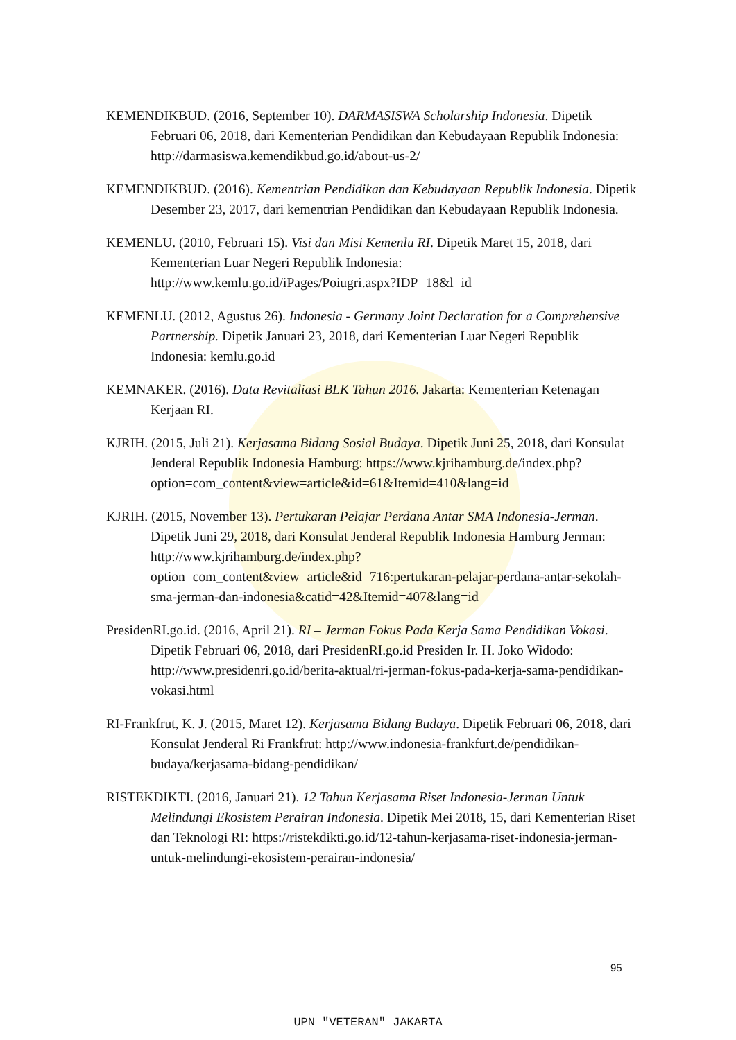KEMENDIKBUD. (2016, September 10). DARMASISWA Scholarship Indonesia. Dipetik Februari 06, 2018, dari Kementerian Pendidikan dan Kebudayaan Republik Indonesia: http://darmasiswa.kemendikbud.go.id/about-us-2/
KEMENDIKBUD. (2016). Kementrian Pendidikan dan Kebudayaan Republik Indonesia. Dipetik Desember 23, 2017, dari kementrian Pendidikan dan Kebudayaan Republik Indonesia.
KEMENLU. (2010, Februari 15). Visi dan Misi Kemenlu RI. Dipetik Maret 15, 2018, dari Kementerian Luar Negeri Republik Indonesia: http://www.kemlu.go.id/iPages/Poiugri.aspx?IDP=18&l=id
KEMENLU. (2012, Agustus 26). Indonesia - Germany Joint Declaration for a Comprehensive Partnership. Dipetik Januari 23, 2018, dari Kementerian Luar Negeri Republik Indonesia: kemlu.go.id
KEMNAKER. (2016). Data Revitaliasi BLK Tahun 2016. Jakarta: Kementerian Ketenagan Kerjaan RI.
KJRIH. (2015, Juli 21). Kerjasama Bidang Sosial Budaya. Dipetik Juni 25, 2018, dari Konsulat Jenderal Republik Indonesia Hamburg: https://www.kjrihamburg.de/index.php?option=com_content&view=article&id=61&Itemid=410&lang=id
KJRIH. (2015, November 13). Pertukaran Pelajar Perdana Antar SMA Indonesia-Jerman. Dipetik Juni 29, 2018, dari Konsulat Jenderal Republik Indonesia Hamburg Jerman: http://www.kjrihamburg.de/index.php?option=com_content&view=article&id=716:pertukaran-pelajar-perdana-antar-sekolah-sma-jerman-dan-indonesia&catid=42&Itemid=407&lang=id
PresidenRI.go.id. (2016, April 21). RI – Jerman Fokus Pada Kerja Sama Pendidikan Vokasi. Dipetik Februari 06, 2018, dari PresidenRI.go.id Presiden Ir. H. Joko Widodo: http://www.presidenri.go.id/berita-aktual/ri-jerman-fokus-pada-kerja-sama-pendidikan-vokasi.html
RI-Frankfrut, K. J. (2015, Maret 12). Kerjasama Bidang Budaya. Dipetik Februari 06, 2018, dari Konsulat Jenderal Ri Frankfrut: http://www.indonesia-frankfurt.de/pendidikan-budaya/kerjasama-bidang-pendidikan/
RISTEKDIKTI. (2016, Januari 21). 12 Tahun Kerjasama Riset Indonesia-Jerman Untuk Melindungi Ekosistem Perairan Indonesia. Dipetik Mei 2018, 15, dari Kementerian Riset dan Teknologi RI: https://ristekdikti.go.id/12-tahun-kerjasama-riset-indonesia-jerman-untuk-melindungi-ekosistem-perairan-indonesia/
95
UPN "VETERAN" JAKARTA